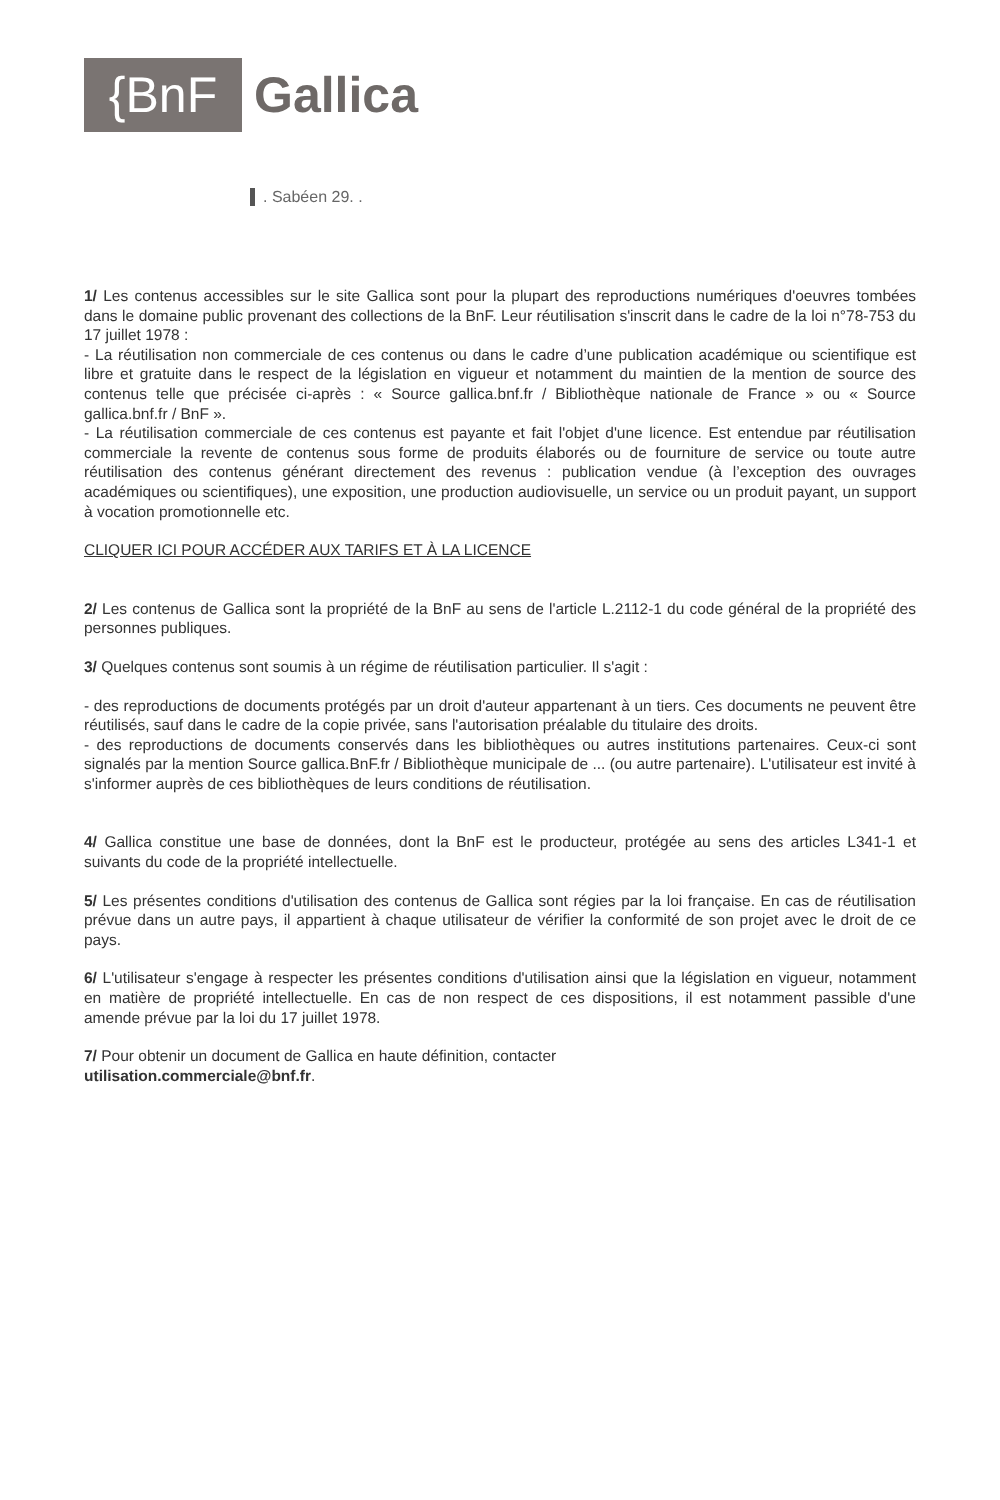{BnF Gallica
. Sabéen 29. .
1/ Les contenus accessibles sur le site Gallica sont pour la plupart des reproductions numériques d'oeuvres tombées dans le domaine public provenant des collections de la BnF. Leur réutilisation s'inscrit dans le cadre de la loi n°78-753 du 17 juillet 1978 :
- La réutilisation non commerciale de ces contenus ou dans le cadre d’une publication académique ou scientifique est libre et gratuite dans le respect de la législation en vigueur et notamment du maintien de la mention de source des contenus telle que précisée ci-après : « Source gallica.bnf.fr / Bibliothèque nationale de France » ou « Source gallica.bnf.fr / BnF ».
- La réutilisation commerciale de ces contenus est payante et fait l'objet d'une licence. Est entendue par réutilisation commerciale la revente de contenus sous forme de produits élaborés ou de fourniture de service ou toute autre réutilisation des contenus générant directement des revenus : publication vendue (à l’exception des ouvrages académiques ou scientifiques), une exposition, une production audiovisuelle, un service ou un produit payant, un support à vocation promotionnelle etc.
CLIQUER ICI POUR ACCÉDER AUX TARIFS ET À LA LICENCE
2/ Les contenus de Gallica sont la propriété de la BnF au sens de l'article L.2112-1 du code général de la propriété des personnes publiques.
3/ Quelques contenus sont soumis à un régime de réutilisation particulier. Il s'agit :
- des reproductions de documents protégés par un droit d'auteur appartenant à un tiers. Ces documents ne peuvent être réutilisés, sauf dans le cadre de la copie privée, sans l'autorisation préalable du titulaire des droits.
- des reproductions de documents conservés dans les bibliothèques ou autres institutions partenaires. Ceux-ci sont signalés par la mention Source gallica.BnF.fr / Bibliothèque municipale de ... (ou autre partenaire). L'utilisateur est invité à s'informer auprès de ces bibliothèques de leurs conditions de réutilisation.
4/ Gallica constitue une base de données, dont la BnF est le producteur, protégée au sens des articles L341-1 et suivants du code de la propriété intellectuelle.
5/ Les présentes conditions d'utilisation des contenus de Gallica sont régies par la loi française. En cas de réutilisation prévue dans un autre pays, il appartient à chaque utilisateur de vérifier la conformité de son projet avec le droit de ce pays.
6/ L'utilisateur s'engage à respecter les présentes conditions d'utilisation ainsi que la législation en vigueur, notamment en matière de propriété intellectuelle. En cas de non respect de ces dispositions, il est notamment passible d'une amende prévue par la loi du 17 juillet 1978.
7/ Pour obtenir un document de Gallica en haute définition, contacter
utilisation.commerciale@bnf.fr.